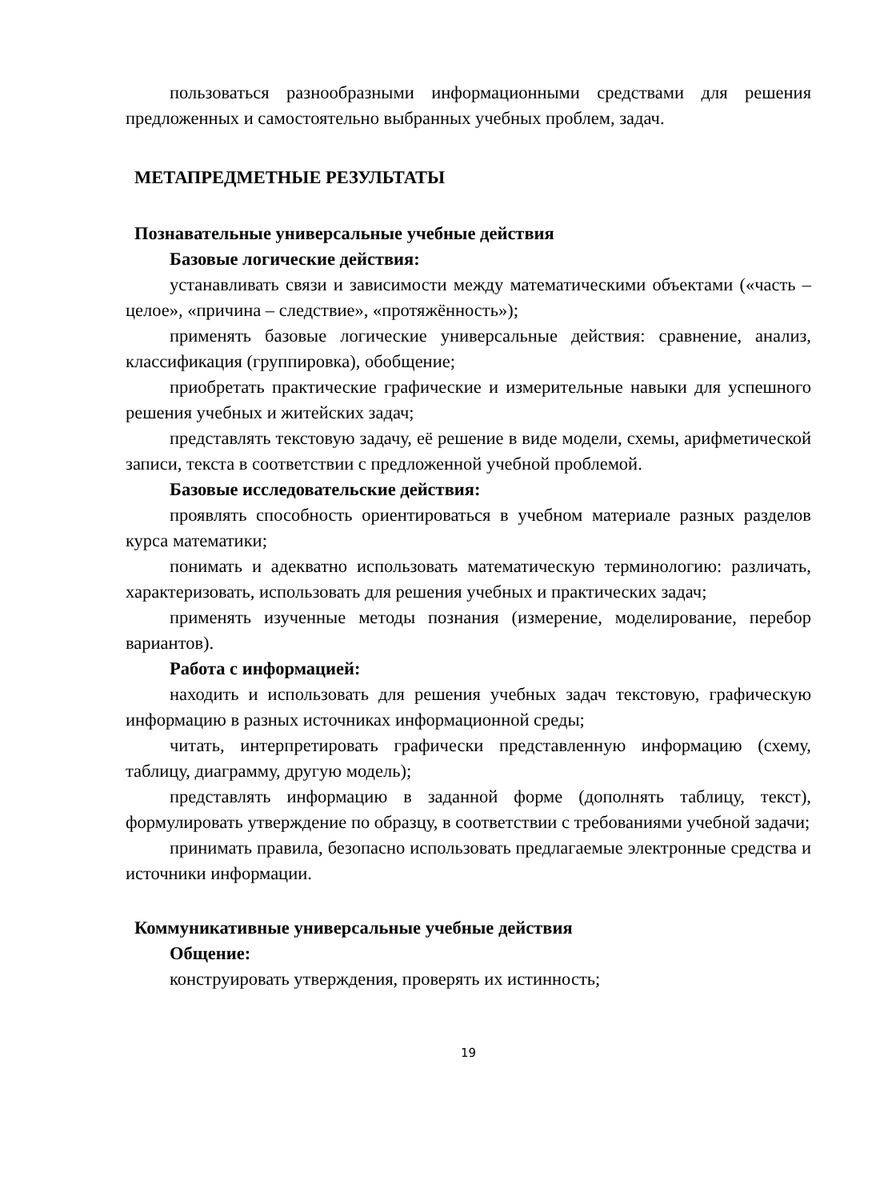пользоваться разнообразными информационными средствами для решения предложенных и самостоятельно выбранных учебных проблем, задач.
МЕТАПРЕДМЕТНЫЕ РЕЗУЛЬТАТЫ
Познавательные универсальные учебные действия
Базовые логические действия:
устанавливать связи и зависимости между математическими объектами («часть – целое», «причина – следствие», «протяжённость»);
применять базовые логические универсальные действия: сравнение, анализ, классификация (группировка), обобщение;
приобретать практические графические и измерительные навыки для успешного решения учебных и житейских задач;
представлять текстовую задачу, её решение в виде модели, схемы, арифметической записи, текста в соответствии с предложенной учебной проблемой.
Базовые исследовательские действия:
проявлять способность ориентироваться в учебном материале разных разделов курса математики;
понимать и адекватно использовать математическую терминологию: различать, характеризовать, использовать для решения учебных и практических задач;
применять изученные методы познания (измерение, моделирование, перебор вариантов).
Работа с информацией:
находить и использовать для решения учебных задач текстовую, графическую информацию в разных источниках информационной среды;
читать, интерпретировать графически представленную информацию (схему, таблицу, диаграмму, другую модель);
представлять информацию в заданной форме (дополнять таблицу, текст), формулировать утверждение по образцу, в соответствии с требованиями учебной задачи;
принимать правила, безопасно использовать предлагаемые электронные средства и источники информации.
Коммуникативные универсальные учебные действия
Общение:
конструировать утверждения, проверять их истинность;
19